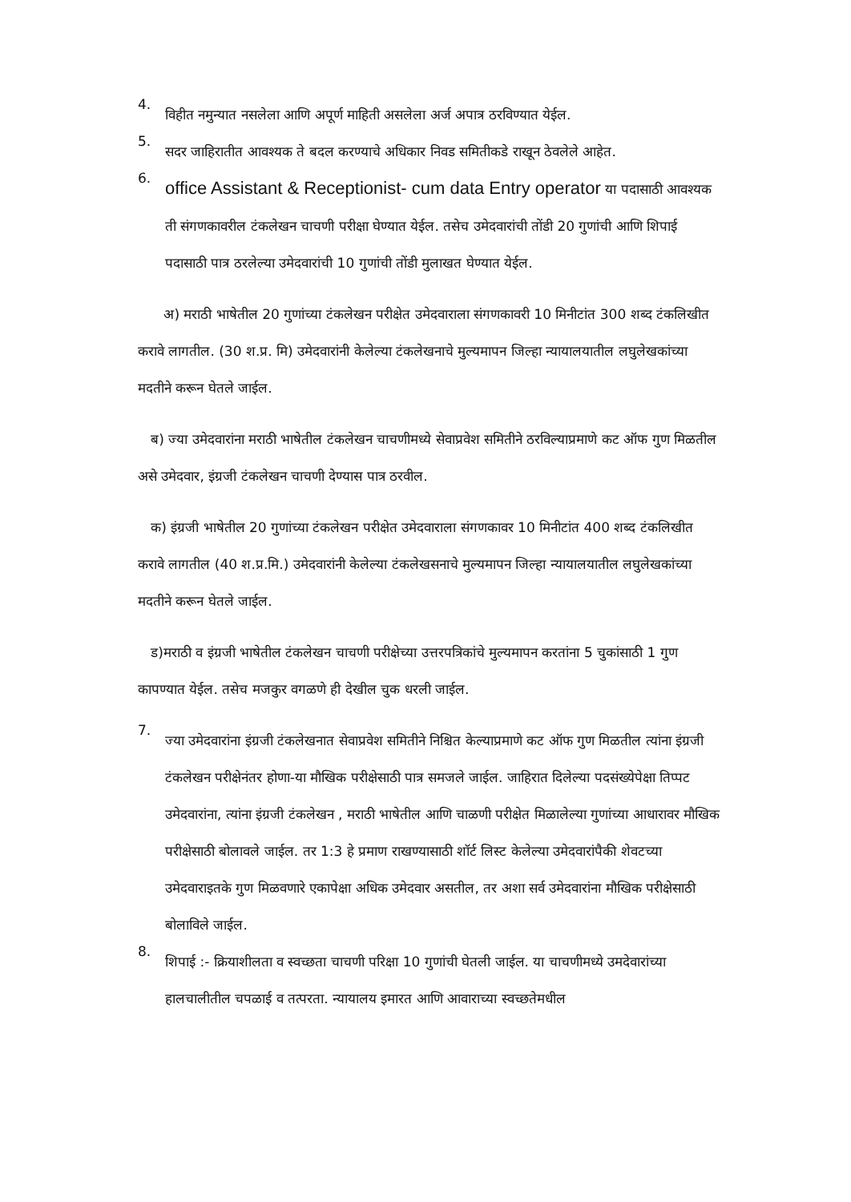4.
विहीत नमुन्यात नसलेला आणि अपूर्ण माहिती असलेला अर्ज अपात्र ठरविण्यात येईल.
5.
सदर जाहिरातीत आवश्यक ते बदल करण्याचे अधिकार निवड समितीकडे राखून ठेवलेले आहेत.
6.
office Assistant & Receptionist- cum data Entry operator या पदासाठी आवश्यक ती संगणकावरील टंकलेखन चाचणी परीक्षा घेण्यात येईल. तसेच उमेदवारांची तोंडी 20 गुणांची आणि शिपाई पदासाठी पात्र ठरलेल्या उमेदवारांची 10 गुणांची तोंडी मुलाखत घेण्यात येईल.
अ) मराठी भाषेतील 20 गुणांच्या टंकलेखन परीक्षेत उमेदवाराला संगणकावरी 10 मिनीटांत 300 शब्द टंकलिखीत करावे लागतील. (30 श.प्र. मि) उमेदवारांनी केलेल्या टंकलेखनाचे मुल्यमापन जिल्हा न्यायालयातील लघुलेखकांच्या मदतीने करून घेतले जाईल.
ब) ज्या उमेदवारांना मराठी भाषेतील टंकलेखन चाचणीमध्ये सेवाप्रवेश समितीने ठरविल्याप्रमाणे कट ऑफ गुण मिळतील असे उमेदवार, इंग्रजी टंकलेखन चाचणी देण्यास पात्र ठरवील.
क) इंग्रजी भाषेतील 20 गुणांच्या टंकलेखन परीक्षेत उमेदवाराला संगणकावर 10 मिनीटांत 400 शब्द टंकलिखीत करावे लागतील (40 श.प्र.मि.) उमेदवारांनी केलेल्या टंकलेखसनाचे मुल्यमापन जिल्हा न्यायालयातील लघुलेखकांच्या मदतीने करून घेतले जाईल.
ड)मराठी व इंग्रजी भाषेतील टंकलेखन चाचणी परीक्षेच्या उत्तरपत्रिकांचे मुल्यमापन करतांना 5 चुकांसाठी 1 गुण कापण्यात येईल. तसेच मजकुर वगळणे ही देखील चुक धरली जाईल.
7.
ज्या उमेदवारांना इंग्रजी टंकलेखनात सेवाप्रवेश समितीने निश्चित केल्याप्रमाणे कट ऑफ गुण मिळतील त्यांना इंग्रजी टंकलेखन परीक्षेनंतर होणा-या मौखिक परीक्षेसाठी पात्र समजले जाईल. जाहिरात दिलेल्या पदसंख्येपेक्षा तिप्पट उमेदवारांना, त्यांना इंग्रजी टंकलेखन , मराठी भाषेतील आणि चाळणी परीक्षेत मिळालेल्या गुणांच्या आधारावर मौखिक परीक्षेसाठी बोलावले जाईल. तर 1:3 हे प्रमाण राखण्यासाठी शॉर्ट लिस्ट केलेल्या उमेदवारांपैकी शेवटच्या उमेदवाराइतके गुण मिळवणारे एकापेक्षा अधिक उमेदवार असतील, तर अशा सर्व उमेदवारांना मौखिक परीक्षेसाठी बोलाविले जाईल.
8.
शिपाई :- क्रियाशीलता व स्वच्छता चाचणी परिक्षा 10 गुणांची घेतली जाईल. या चाचणीमध्ये उमदेवारांच्या हालचालीतील चपळाई व तत्परता. न्यायालय इमारत आणि आवाराच्या स्वच्छतेमधील